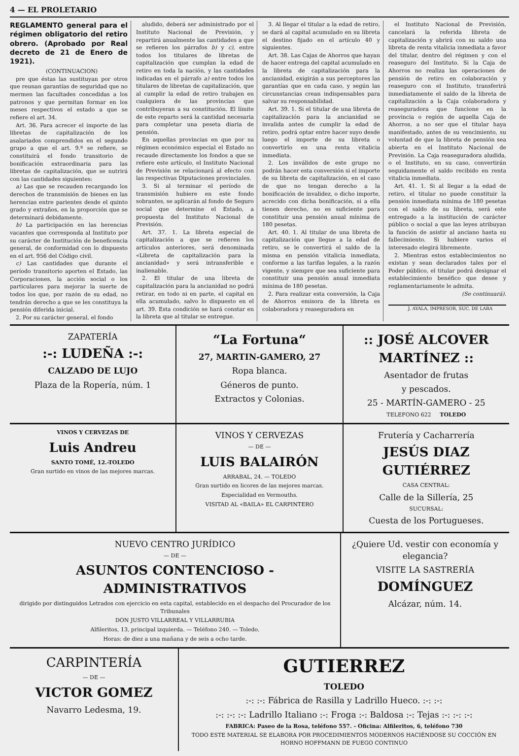4 — EL PROLETARIO
REGLAMENTO general para el régimen obligatorio del retiro obrero. (Aprobado por Real decreto de 21 de Enero de 1921).
(CONTINUACION)
pre que éstas las sustituyan por otros que reunan garantías de seguridad que no mermen las facultades concedidas a los patronos y que permitan formar en los meses respectivos el estado a que se refiere el art. 34.
Art. 36. Para acrecer el importe de las libretas de capitalización de los asalariados comprendidos en el segundo grupo a que el art. 9.º se refiere, se constituirá el fondo transitorio de bonificación extraordinaria para las libretas de capitalización, que se nutrirá con las cantidades siguientes:
a) Las que se recauden recargando los derechos de transmisión de bienes en las herencias entre parientes desde el quinto grado y extraños, en la proporción que se determinará debidamente.
b) La participación en las herencias vacantes que corresponda al Instituto por su carácter de Institución de beneficencia general, de conformidad con lo dispuesto en el art. 956 del Código civil.
c) Las cantidades que durante el período transitorio aporten el Estado, las Corporaciones, la acción social o los particulares para mejorar la suerte de todos los que, por razón de su edad, no tendrán derecho a que se les constituya la pensión diferida inicial.
2. Por su carácter general, el fondo
aludido, deberá ser administrado por el Instituto Nacional de Previsión, y repartirá anualmente las cantidades a que se refieren los párrafos b) y c), entre todos los titulares de libretas de capitalización que cumplan la edad de retiro en toda la nación, y las cantidades indicadas en el párrafo a) entre todos los titulares de libretas de capitalización, que al cumplir la edad de retiro trabajen en cualquiera de las provincias que contribuyeran a su constitución. El límite de este reparto será la cantidad necesaria para completar una peseta diaria de pensión.
En aquellas provincias en que por su régimen económico especial el Estado no recaude directamente los fondos a que se refiere este artículo, el Instituto Nacional de Previsión se relacionará al efecto con las respectivas Diputaciones provinciales.
3. Si al terminar el período de transmisión hubiere en este fondo sobrantes, se aplicarán al fondo de Seguro social que determine el Estado, a propuesta del Instituto Nacional de Previsión.
Art. 37. 1. La libreta especial de capitalización a que se refieren los artículos anteriores, será denominada «Libreta de capitalización para la ancianidad» y será intransferible e inalienable.
2. El titular de una libreta de capitalización para la ancianidad no podrá retirar, en todo ni en parte, el capital en ella acumulado, salvo lo dispuesto en el art. 39. Esta condición se hará constar en la libreta que al titular se entregue.
3. Al llegar el titular a la edad de retiro, se dará al capital acumulado en su libreta el destino fijado en el artículo 40 y siguientes.
Art. 38. Las Cajas de Ahorros que hayan de hacer entrega del capital acumulado en la libreta de capitalización para la ancianidad, exigirán a sus perceptores las garantías que en cada caso, y según las circunstancias crean indispensables para salvar su responsabilidad.
Art. 39. 1. Si el titular de una libreta de capitalización para la ancianidad se invalida antes de cumplir la edad de retiro, podrá optar entre hacer suyo desde luego el importe de su libreta o convertirlo en una renta vitalicia inmediata.
2. Los inválidos de este grupo no podrán hacer esta conversión si el importe de su libreta de capitalización, en el caso de que no tengan derecho a la bonificación de invalidez, o dicho importe, acrecido con dicha bonificación, si a ella tienen derecho, no es suficiente para constituir una pensión anual mínima de 180 pesetas.
Art. 40. 1. Al titular de una libreta de capitalización que llegue a la edad de retiro, se le convertirá el saldo de la misma en pensión vitalicia inmediata, conforme a las tarifas legales, a la razón vigente, y siempre que sea suficiente para constituir una pensión anual inmediata mínima de 180 pesetas.
2. Para realizar esta conversión, la Caja de Ahorros emisora de la libreta es colaboradora y reaseguradora en
el Instituto Nacional de Previsión, cancelará la referida libreta de capitalización y abrirá con su saldo una libreta de renta vitalicia inmediata a favor del titular, dentro del régimen y con el reaseguro del Instituto. Si la Caja de Ahorros no realiza las operaciones de pensión de retiro en colaboración y reaseguro con el Instituto, transferirá inmediatamente el saldo de la libreta de capitalización a la Caja colaboradora y reaseguradora que funcione en la provincia o región de aquella Caja de Ahorros, a no ser que el titular haya manifestado, antes de su vencimiento, su voluntad de que la libreta de pensión sea abierta en el Instituto Nacional de Previsión. La Caja reaseguradora aludida, o el Instituto, en su caso, convertirán seguidamente el saldo recibido en renta vitalicia inmediata.
Art. 41. 1. Si al llegar a la edad de retiro, el titular no puede constituir la pensión inmediata mínima de 180 pesetas con el saldo de su libreta, será este entregado a la institución de carácter público o social a que las leyes atribuyan la función de asistir al anciano hasta su fallecimiento. Si hubiere varios el interesado elegirá libremente.
2. Mientras estos establecimientos no existan y sean declarados tales por el Poder público, el titular podrá designar el establecimiento benéfico que desee y reglamentariamente le admita.
(Se continuará).
J. AYALA, IMPRESOR, SUC. DE LARA
ZAPATERÍA
:-: LUDEÑA :-:
CALZADO DE LUJO
Plaza de la Ropería, núm. 1
“La Fortuna“
27, MARTIN-GAMERO, 27
Ropa blanca.
Géneros de punto.
Extractos y Colonias.
:: JOSÉ ALCOVER MARTÍNEZ ::
Asentador de frutas
y pescados.
25 - MARTÍN-GAMERO - 25
TELEFONO 622 TOLEDO
VINOS Y CERVEZAS DE
Luis Andreu
SANTO TOMÉ, 12.-TOLEDO
Gran surtido en vinos de las mejores marcas.
VINOS Y CERVEZAS
— DE —
LUIS BALAIRÓN
ARRABAL, 24. — TOLEDO
Gran surtido en licores de las mejores marcas.
Especialidad en Vermouths.
VISITAD AL «BAILA» EL CARPINTERO
Frutería y Cacharrería
JESÚS DIAZ GUTIÉRREZ
CASA CENTRAL:
Calle de la Sillería, 25
SUCURSAL:
Cuesta de los Portugueses.
NUEVO CENTRO JURÍDICO
— DE —
ASUNTOS CONTENCIOSO - ADMINISTRATIVOS
dirigido por distinguidos Letrados con ejercicio en esta capital, establecido en el despacho del Procurador de los Tribunales
DON JUSTO VILLARREAL Y VILLARRUBIA
Alfileritos, 13, principal izquierda. — Teléfono 240. — Toledo.
Horas: de diez a una mañana y de seis a ocho tarde.
¿Quiere Ud. vestir con economía y elegancia?
VISITE LA SASTRERÍA
DOMÍNGUEZ
Alcázar, núm. 14.
CARPINTERÍA
— DE —
VICTOR GOMEZ
Navarro Ledesma, 19.
GUTIERREZ
TOLEDO
:-: :-: Fábrica de Rasilla y Ladrillo Hueco. :-: :-:
:-: :-: :-: Ladrillo Italiano :-: Froga :-: Baldosa :-: Tejas :-: :-: :-:
FABRICA: Paseo de la Rosa, teléfono 557. - Oficina: Alfileritos, 6, teléfono 730
TODO ESTE MATERIAL SE ELABORA POR PROCEDIMIENTOS MODERNOS HACIÉNDOSE SU COCCIÓN EN HORNO HOFFMANN DE FUEGO CONTINUO